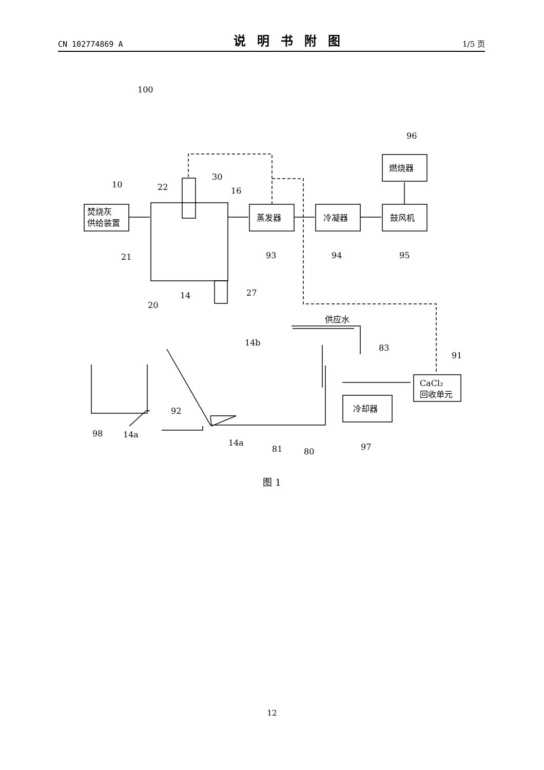CN 102774869 A 说明书附图 1/5 页
焚烧灰
供给装置
蒸发器
冷凝器
鼓风机
燃烧器
CaCl₂
回收单元
冷却器
供应水
100
10
22
30
16
21
14
20
27
93
94
95
96
14b
83
91
92
98
14a
14a
81
80
97
图 1
12